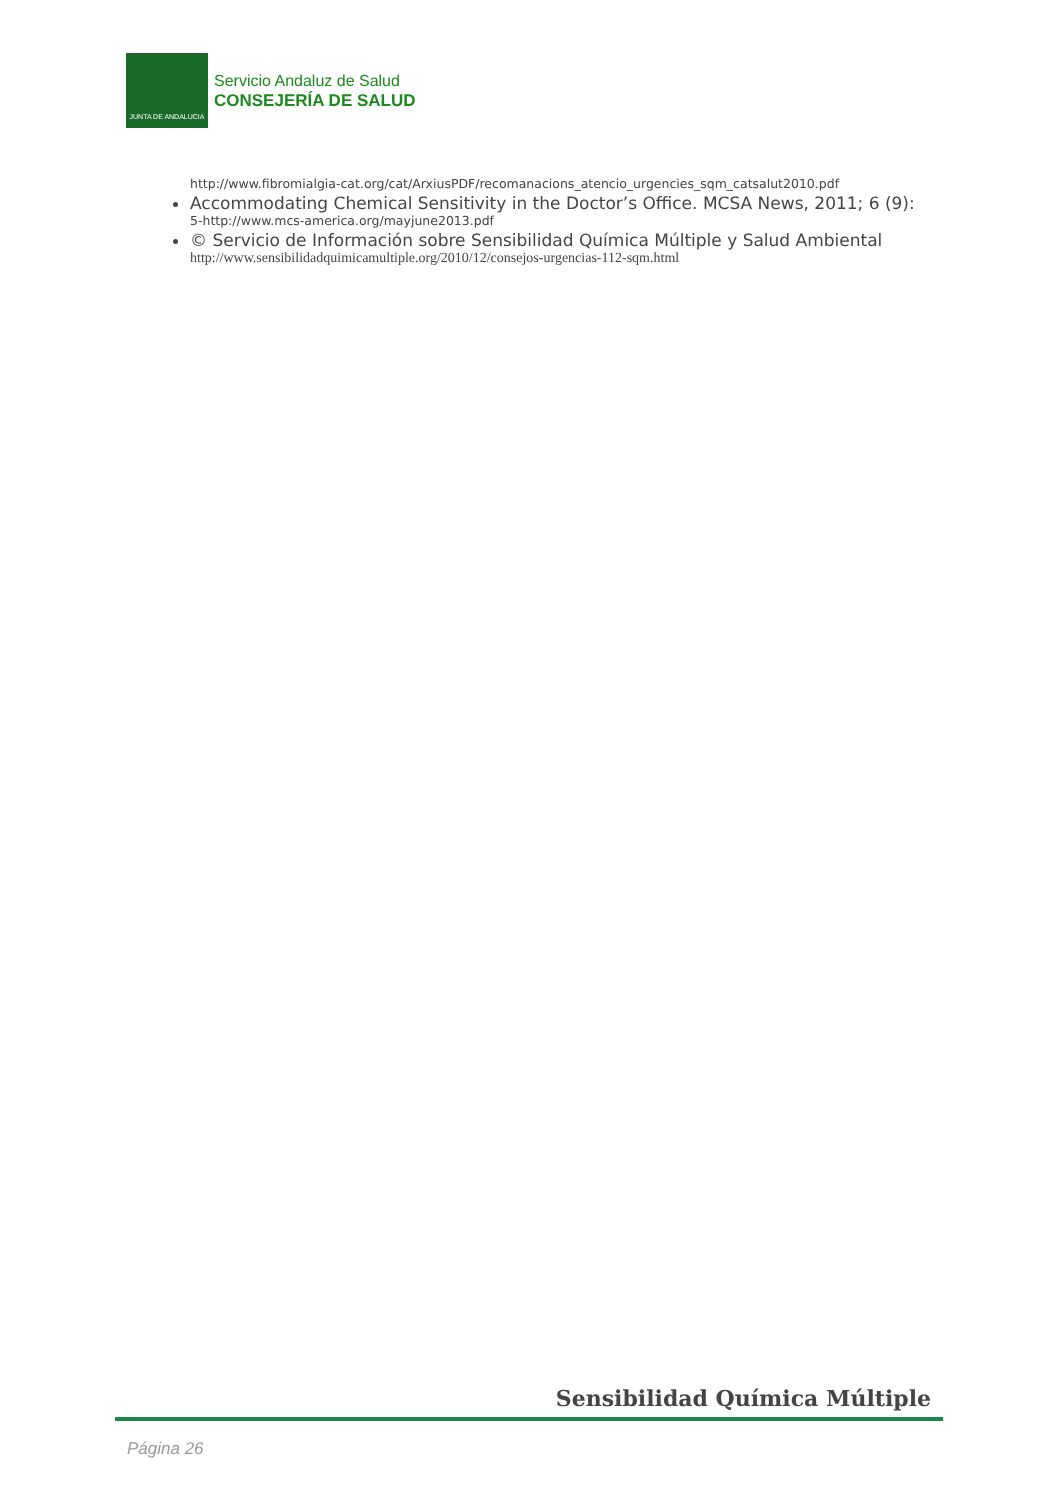JUNTA DE ANDALUCIA
Servicio Andaluz de Salud
CONSEJERÍA DE SALUD
http://www.fibromialgia-cat.org/cat/ArxiusPDF/recomanacions_atencio_urgencies_sqm_catsalut2010.pdf
Accommodating Chemical Sensitivity in the Doctor’s Office. MCSA News, 2011; 6 (9):
5-http://www.mcs-america.org/mayjune2013.pdf
© Servicio de Información sobre Sensibilidad Química Múltiple y Salud Ambiental
http://www.sensibilidadquimicamultiple.org/2010/12/consejos-urgencias-112-sqm.html
Sensibilidad Química Múltiple
Página 26